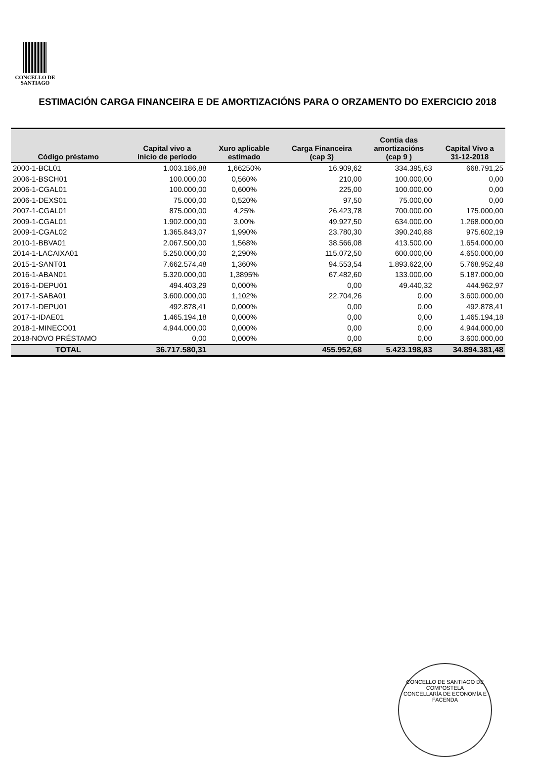CONCELLO DE
SANTIAGO
ESTIMACIÓN CARGA FINANCEIRA E DE AMORTIZACIÓNS PARA O ORZAMENTO DO EXERCICIO 2018
| Código préstamo | Capital vivo a inicio de período | Xuro aplicable estimado | Carga Financeira (cap 3) | Contia das amortizacións (cap 9 ) | Capital Vivo a 31-12-2018 |
| --- | --- | --- | --- | --- | --- |
| 2000-1-BCL01 | 1.003.186,88 | 1,66250% | 16.909,62 | 334.395,63 | 668.791,25 |
| 2006-1-BSCH01 | 100.000,00 | 0,560% | 210,00 | 100.000,00 | 0,00 |
| 2006-1-CGAL01 | 100.000,00 | 0,600% | 225,00 | 100.000,00 | 0,00 |
| 2006-1-DEXS01 | 75.000,00 | 0,520% | 97,50 | 75.000,00 | 0,00 |
| 2007-1-CGAL01 | 875.000,00 | 4,25% | 26.423,78 | 700.000,00 | 175.000,00 |
| 2009-1-CGAL01 | 1.902.000,00 | 3,00% | 49.927,50 | 634.000,00 | 1.268.000,00 |
| 2009-1-CGAL02 | 1.365.843,07 | 1,990% | 23.780,30 | 390.240,88 | 975.602,19 |
| 2010-1-BBVA01 | 2.067.500,00 | 1,568% | 38.566,08 | 413.500,00 | 1.654.000,00 |
| 2014-1-LACAIXA01 | 5.250.000,00 | 2,290% | 115.072,50 | 600.000,00 | 4.650.000,00 |
| 2015-1-SANT01 | 7.662.574,48 | 1,360% | 94.553,54 | 1.893.622,00 | 5.768.952,48 |
| 2016-1-ABAN01 | 5.320.000,00 | 1,3895% | 67.482,60 | 133.000,00 | 5.187.000,00 |
| 2016-1-DEPU01 | 494.403,29 | 0,000% | 0,00 | 49.440,32 | 444.962,97 |
| 2017-1-SABA01 | 3.600.000,00 | 1,102% | 22.704,26 | 0,00 | 3.600.000,00 |
| 2017-1-DEPU01 | 492.878,41 | 0,000% | 0,00 | 0,00 | 492.878,41 |
| 2017-1-IDAE01 | 1.465.194,18 | 0,000% | 0,00 | 0,00 | 1.465.194,18 |
| 2018-1-MINECO01 | 4.944.000,00 | 0,000% | 0,00 | 0,00 | 4.944.000,00 |
| 2018-NOVO PRÉSTAMO | 0,00 | 0,000% | 0,00 | 0,00 | 3.600.000,00 |
| TOTAL | 36.717.580,31 | | 455.952,68 | 5.423.198,83 | 34.894.381,48 |
CONCELLO DE SANTIAGO DE COMPOSTELA
CONCELLARÍA DE ECONOMÍA E FACENDA